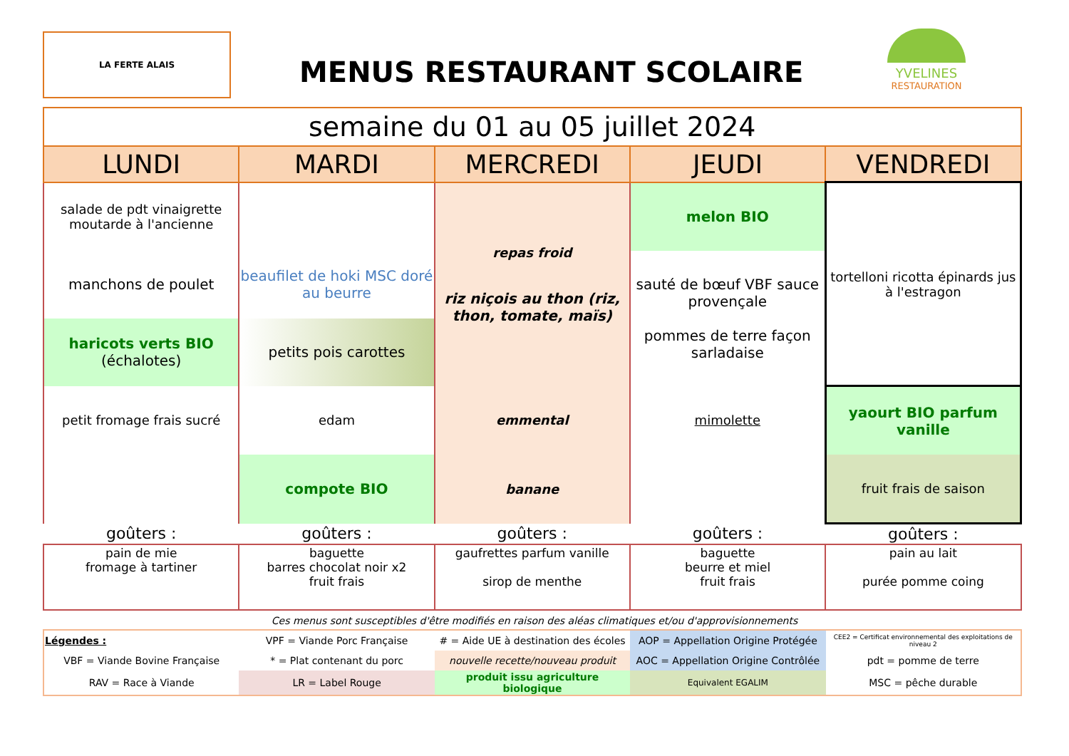LA FERTE ALAIS
MENUS RESTAURANT SCOLAIRE
YVELINES
RESTAURATION
| semaine du 01 au 05 juillet 2024 | | | | |
| LUNDI | MARDI | MERCREDI | JEUDI | VENDREDI |
| salade de pdt vinaigrette moutarde à l'ancienne | | repas froid riz niçois au thon (riz, thon, tomate, maïs) | melon BIO | tortelloni ricotta épinards jus à l'estragon |
| manchons de poulet | beaufilet de hoki MSC doré au beurre | | sauté de bœuf VBF sauce provençale pommes de terre façon sarladaise | |
| haricots verts BIO (échalotes) | petits pois carottes | | | |
| petit fromage frais sucré | edam | emmental | mimolette | yaourt BIO parfum vanille |
| | compote BIO | banane | | fruit frais de saison |
| goûters : | goûters : | goûters : | goûters : | goûters : |
| pain de mie fromage à tartiner | baguette barres chocolat noir x2 fruit frais | gaufrettes parfum vanille sirop de menthe | baguette beurre et miel fruit frais | pain au lait purée pomme coing |
Ces menus sont susceptibles d'être modifiés en raison des aléas climatiques et/ou d'approvisionnements
| Légendes : | VPF = Viande Porc Française | # = Aide UE à destination des écoles | AOP = Appellation Origine Protégée | CEE2 = Certificat environnemental des exploitations de niveau 2 |
| VBF = Viande Bovine Française | * = Plat contenant du porc | nouvelle recette/nouveau produit | AOC = Appellation Origine Contrôlée | pdt = pomme de terre |
| RAV = Race à Viande | LR = Label Rouge | produit issu agriculture biologique | Equivalent EGALIM | MSC = pêche durable |